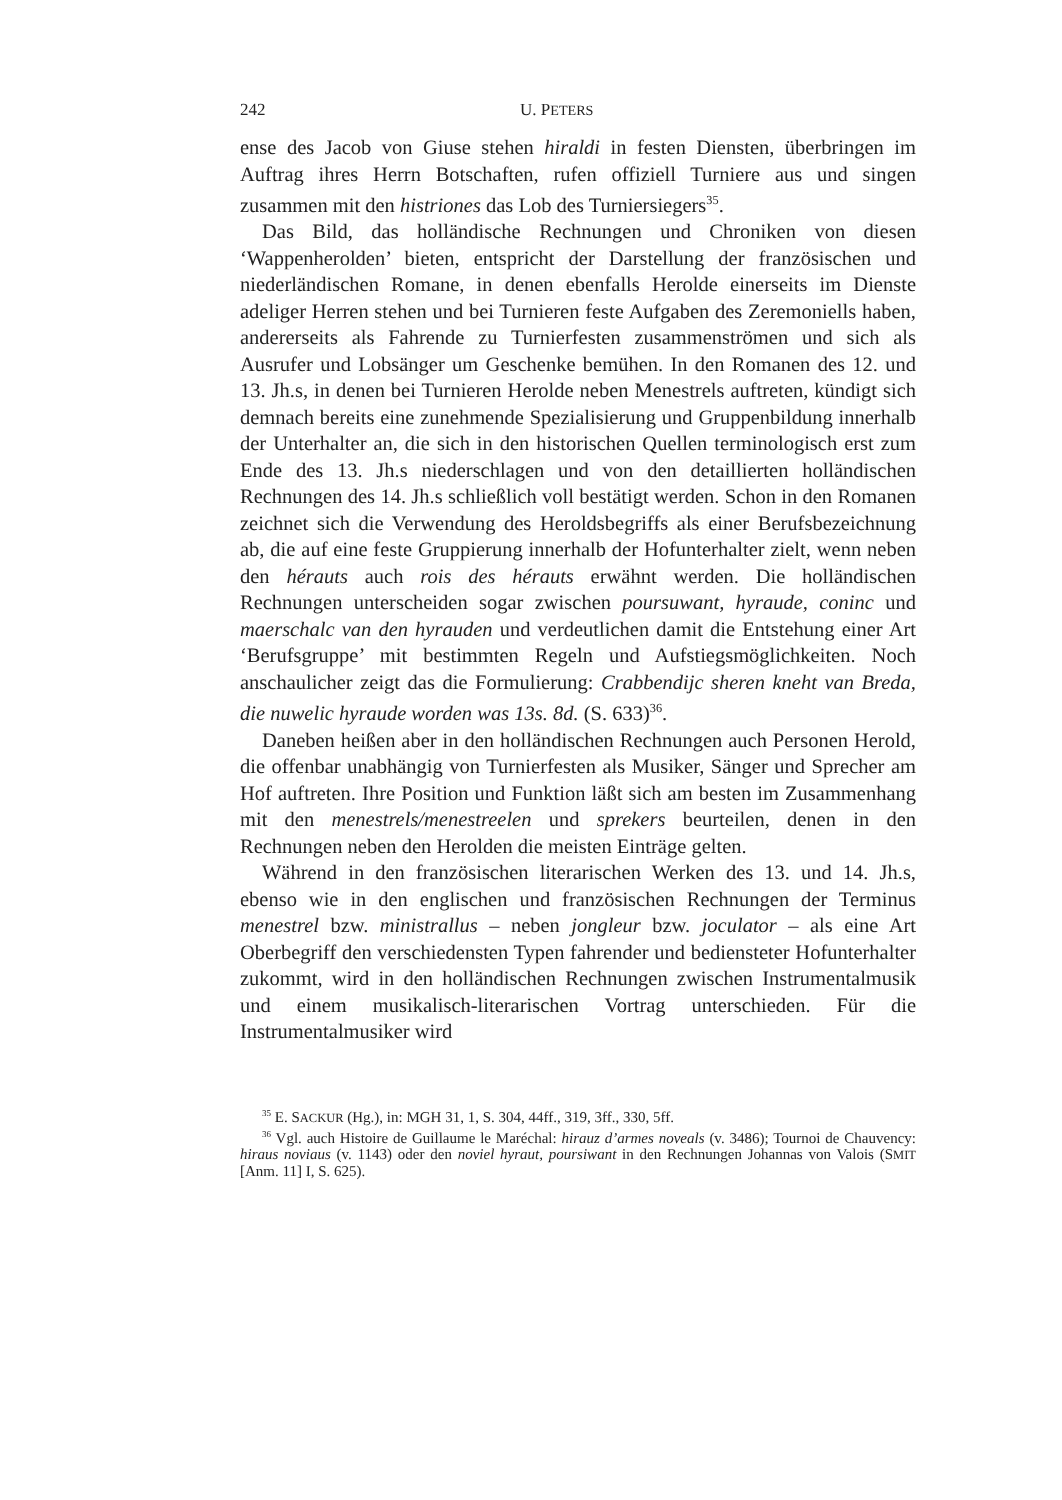242 U. PETERS
ense des Jacob von Giuse stehen hiraldi in festen Diensten, überbringen im Auftrag ihres Herrn Botschaften, rufen offiziell Turniere aus und singen zusammen mit den histriones das Lob des Turniersiegers<sup>35</sup>.
Das Bild, das holländische Rechnungen und Chroniken von diesen ‘Wappenherolden’ bieten, entspricht der Darstellung der französischen und niederländischen Romane, in denen ebenfalls Herolde einerseits im Dienste adeliger Herren stehen und bei Turnieren feste Aufgaben des Zeremoniells haben, andererseits als Fahrende zu Turnierfesten zusammenströmen und sich als Ausrufer und Lobsänger um Geschenke bemühen. In den Romanen des 12. und 13. Jh.s, in denen bei Turnieren Herolde neben Menestrels auftreten, kündigt sich demnach bereits eine zunehmende Spezialisierung und Gruppenbildung innerhalb der Unterhalter an, die sich in den historischen Quellen terminologisch erst zum Ende des 13. Jh.s niederschlagen und von den detaillierten holländischen Rechnungen des 14. Jh.s schließlich voll bestätigt werden. Schon in den Romanen zeichnet sich die Verwendung des Heroldsbegriffs als einer Berufsbezeichnung ab, die auf eine feste Gruppierung innerhalb der Hofunterhalter zielt, wenn neben den hérauts auch rois des hérauts erwähnt werden. Die holländischen Rechnungen unterscheiden sogar zwischen poursuwant, hyraude, coninc und maerschalc van den hyrauden und verdeutlichen damit die Entstehung einer Art ‘Berufsgruppe’ mit bestimmten Regeln und Aufstiegsmöglichkeiten. Noch anschaulicher zeigt das die Formulierung: Crabbendijc sheren kneht van Breda, die nuwelic hyraude worden was 13s. 8d. (S. 633)<sup>36</sup>.
Daneben heißen aber in den holländischen Rechnungen auch Personen Herold, die offenbar unabhängig von Turnierfesten als Musiker, Sänger und Sprecher am Hof auftreten. Ihre Position und Funktion läßt sich am besten im Zusammenhang mit den menestrels/menestreelen und sprekers beurteilen, denen in den Rechnungen neben den Herolden die meisten Einträge gelten.
Während in den französischen literarischen Werken des 13. und 14. Jh.s, ebenso wie in den englischen und französischen Rechnungen der Terminus menestrel bzw. ministrallus – neben jongleur bzw. joculator – als eine Art Oberbegriff den verschiedensten Typen fahrender und bediensteter Hofunterhalter zukommt, wird in den holländischen Rechnungen zwischen Instrumentalmusik und einem musikalisch-literarischen Vortrag unterschieden. Für die Instrumentalmusiker wird
<sup>35</sup> E. SACKUR (Hg.), in: MGH 31, 1, S. 304, 44ff., 319, 3ff., 330, 5ff.
<sup>36</sup> Vgl. auch Histoire de Guillaume le Maréchal: hirauz d’armes noveals (v. 3486); Tournoi de Chauvency: hiraus noviaus (v. 1143) oder den noviel hyraut, poursiwant in den Rechnungen Johannas von Valois (SMIT [Anm. 11] I, S. 625).